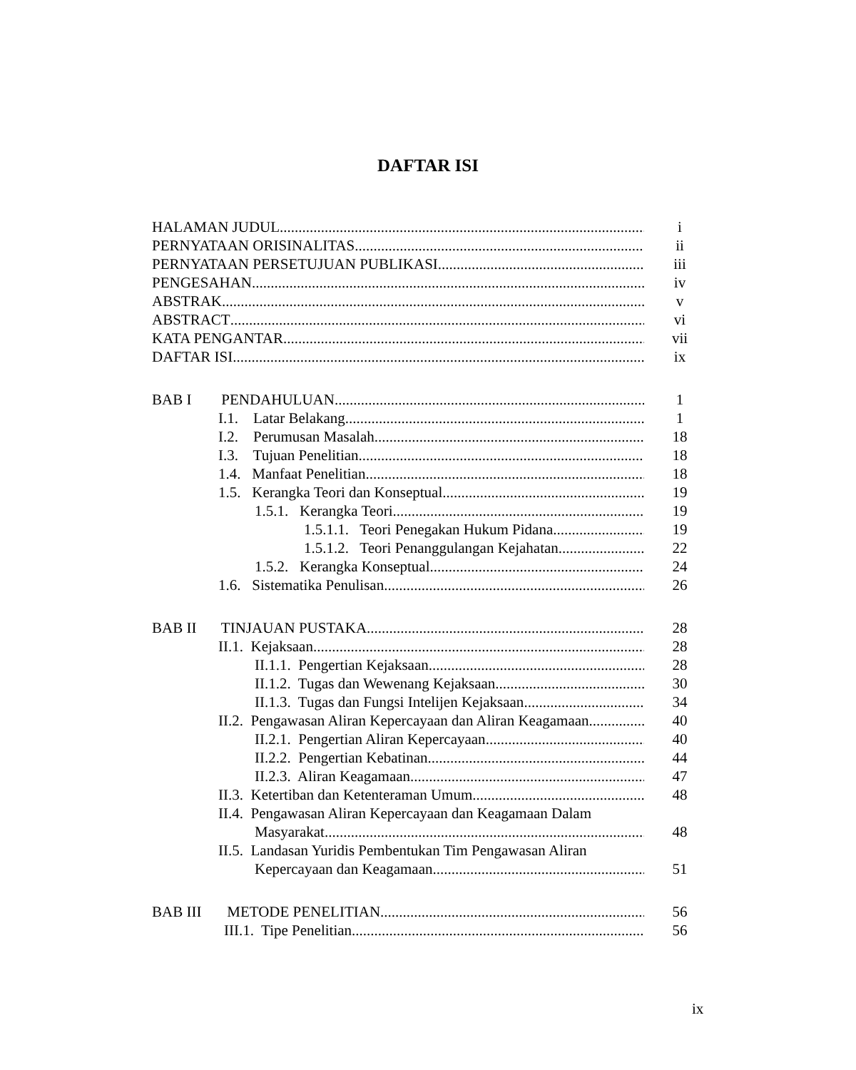DAFTAR ISI
HALAMAN JUDUL i
PERNYATAAN ORISINALITAS ii
PERNYATAAN PERSETUJUAN PUBLIKASI iii
PENGESAHAN iv
ABSTRAK v
ABSTRACT vi
KATA PENGANTAR vii
DAFTAR ISI ix
BAB I PENDAHULUAN 1
I.1. Latar Belakang 1
I.2. Perumusan Masalah 18
I.3. Tujuan Penelitian 18
1.4. Manfaat Penelitian 18
1.5. Kerangka Teori dan Konseptual 19
1.5.1. Kerangka Teori 19
1.5.1.1. Teori Penegakan Hukum Pidana 19
1.5.1.2. Teori Penanggulangan Kejahatan 22
1.5.2. Kerangka Konseptual 24
1.6. Sistematika Penulisan 26
BAB II TINJAUAN PUSTAKA 28
II.1. Kejaksaan 28
II.1.1. Pengertian Kejaksaan 28
II.1.2. Tugas dan Wewenang Kejaksaan 30
II.1.3. Tugas dan Fungsi Intelijen Kejaksaan 34
II.2. Pengawasan Aliran Kepercayaan dan Aliran Keagamaan
40
II.2.1. Pengertian Aliran Kepercayaan 40
II.2.2. Pengertian Kebatinan 44
II.2.3. Aliran Keagamaan 47
II.3. Ketertiban dan Ketenteraman Umum 48
II.4. Pengawasan Aliran Kepercayaan dan Keagamaan Dalam
Masyarakat 48
II.5. Landasan Yuridis Pembentukan Tim Pengawasan Aliran
Kepercayaan dan Keagamaan 51
BAB III METODE PENELITIAN 56
III.1. Tipe Penelitian 56
ix